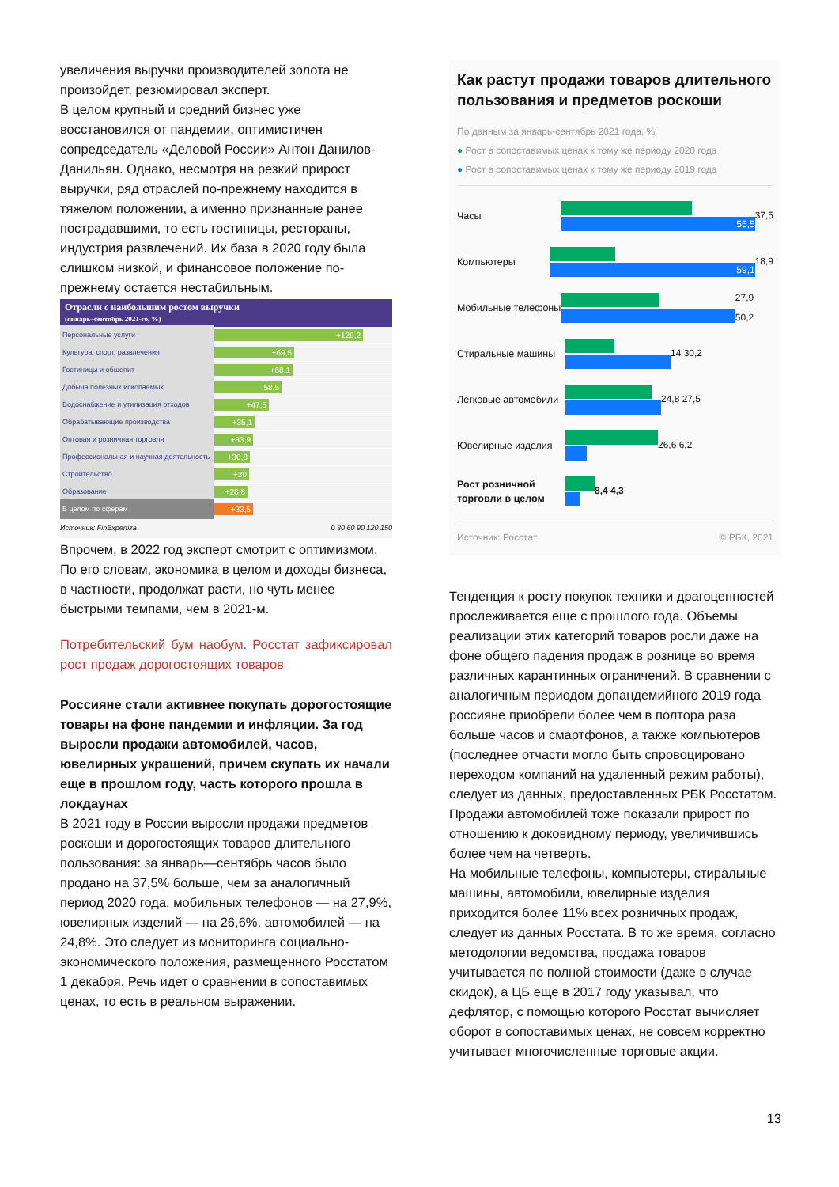увеличения выручки производителей золота не произойдет, резюмировал эксперт.
В целом крупный и средний бизнес уже восстановился от пандемии, оптимистичен сопредседатель «Деловой России» Антон Данилов-Данильян. Однако, несмотря на резкий прирост выручки, ряд отраслей по-прежнему находится в тяжелом положении, а именно признанные ранее пострадавшими, то есть гостиницы, рестораны, индустрия развлечений. Их база в 2020 году была слишком низкой, и финансовое положение по-прежнему остается нестабильным.
Отрасли с наибольшим ростом выручки
(январь–сентябрь 2021-го, %)
Персональные услуги +129,2
Культура, спорт, развлечения +69,5
Гостиницы и общепит +68,1
Добыча полезных ископаемых 58,5
Водоснабжение и утилизация отходов +47,5
Обрабатывающие производства +35,1
Оптовая и розничная торговля +33,9
Профессиональная и научная деятельность +30,8
Строительство +30
Образование +28,8
В целом по сферам +33,5
Источник: FinExpertiza 0 30 60 90 120 150
Впрочем, в 2022 год эксперт смотрит с оптимизмом. По его словам, экономика в целом и доходы бизнеса, в частности, продолжат расти, но чуть менее быстрыми темпами, чем в 2021-м.
Потребительский бум наобум. Росстат зафиксировал рост продаж дорогостоящих товаров
Россияне стали активнее покупать дорогостоящие товары на фоне пандемии и инфляции. За год выросли продажи автомобилей, часов, ювелирных украшений, причем скупать их начали еще в прошлом году, часть которого прошла в локдаунах
В 2021 году в России выросли продажи предметов роскоши и дорогостоящих товаров длительного пользования: за январь—сентябрь часов было продано на 37,5% больше, чем за аналогичный период 2020 года, мобильных телефонов — на 27,9%, ювелирных изделий — на 26,6%, автомобилей — на 24,8%. Это следует из мониторинга социально-экономического положения, размещенного Росстатом 1 декабря. Речь идет о сравнении в сопоставимых ценах, то есть в реальном выражении.
Как растут продажи товаров длительного пользования и предметов роскоши
По данным за январь-сентябрь 2021 года, %
● Рост в сопоставимых ценах к тому же периоду 2020 года
● Рост в сопоставимых ценах к тому же периоду 2019 года
Часы
55,5
37,5
Компьютеры
59,1
18,9
Мобильные телефоны
27,9 50,2
Стиральные машины
14 30,2
Легковые автомобили
24,8 27,5
Ювелирные изделия
26,6 6,2
Рост розничной торговли в целом
8,4 4,3
Источник: Росстат © РБК, 2021
Тенденция к росту покупок техники и драгоценностей прослеживается еще с прошлого года. Объемы реализации этих категорий товаров росли даже на фоне общего падения продаж в рознице во время различных карантинных ограничений. В сравнении с аналогичным периодом допандемийного 2019 года россияне приобрели более чем в полтора раза больше часов и смартфонов, а также компьютеров (последнее отчасти могло быть спровоцировано переходом компаний на удаленный режим работы), следует из данных, предоставленных РБК Росстатом. Продажи автомобилей тоже показали прирост по отношению к доковидному периоду, увеличившись более чем на четверть.
На мобильные телефоны, компьютеры, стиральные машины, автомобили, ювелирные изделия приходится более 11% всех розничных продаж, следует из данных Росстата. В то же время, согласно методологии ведомства, продажа товаров учитывается по полной стоимости (даже в случае скидок), а ЦБ еще в 2017 году указывал, что дефлятор, с помощью которого Росстат вычисляет оборот в сопоставимых ценах, не совсем корректно учитывает многочисленные торговые акции.
13